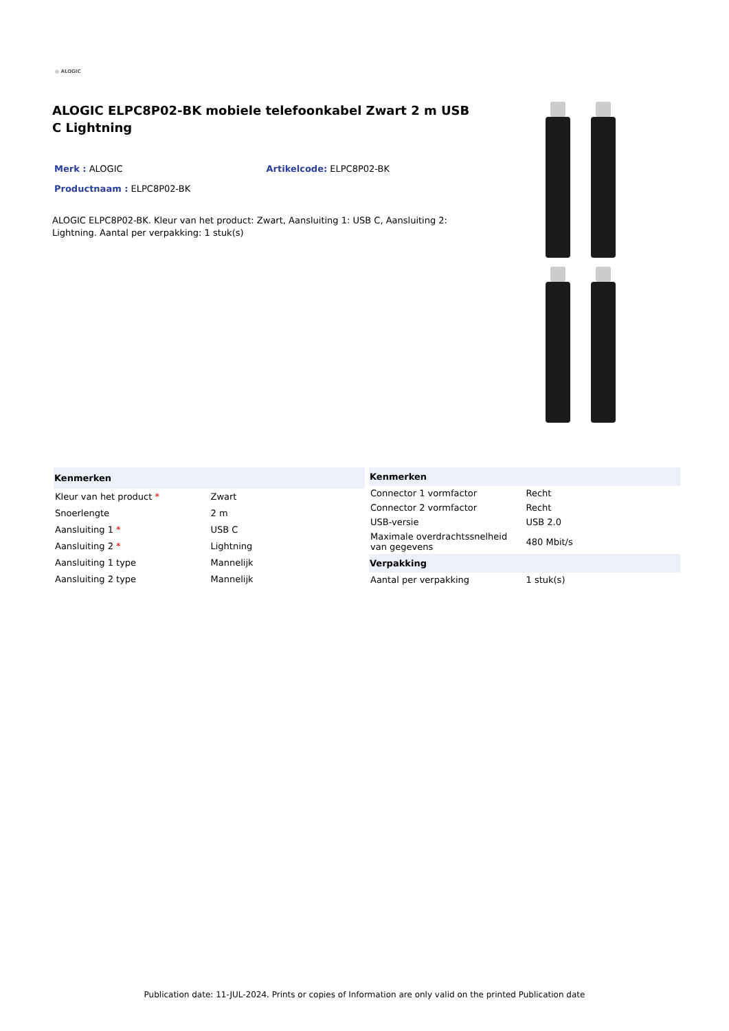◎ ALOGIC
ALOGIC ELPC8P02-BK mobiele telefoonkabel Zwart 2 m USB C Lightning
Merk : ALOGIC Artikelcode: ELPC8P02-BK
Productnaam : ELPC8P02-BK
ALOGIC ELPC8P02-BK. Kleur van het product: Zwart, Aansluiting 1: USB C, Aansluiting 2: Lightning. Aantal per verpakking: 1 stuk(s)
| Kenmerken | |
| --- | --- |
| Kleur van het product * | Zwart |
| Snoerlengte | 2 m |
| Aansluiting 1 * | USB C |
| Aansluiting 2 * | Lightning |
| Aansluiting 1 type | Mannelijk |
| Aansluiting 2 type | Mannelijk |
| Kenmerken | |
| --- | --- |
| Connector 1 vormfactor | Recht |
| Connector 2 vormfactor | Recht |
| USB-versie | USB 2.0 |
| Maximale overdrachtssnelheid van gegevens | 480 Mbit/s |
| Verpakking | |
| Aantal per verpakking | 1 stuk(s) |
Publication date: 11-JUL-2024. Prints or copies of Information are only valid on the printed Publication date